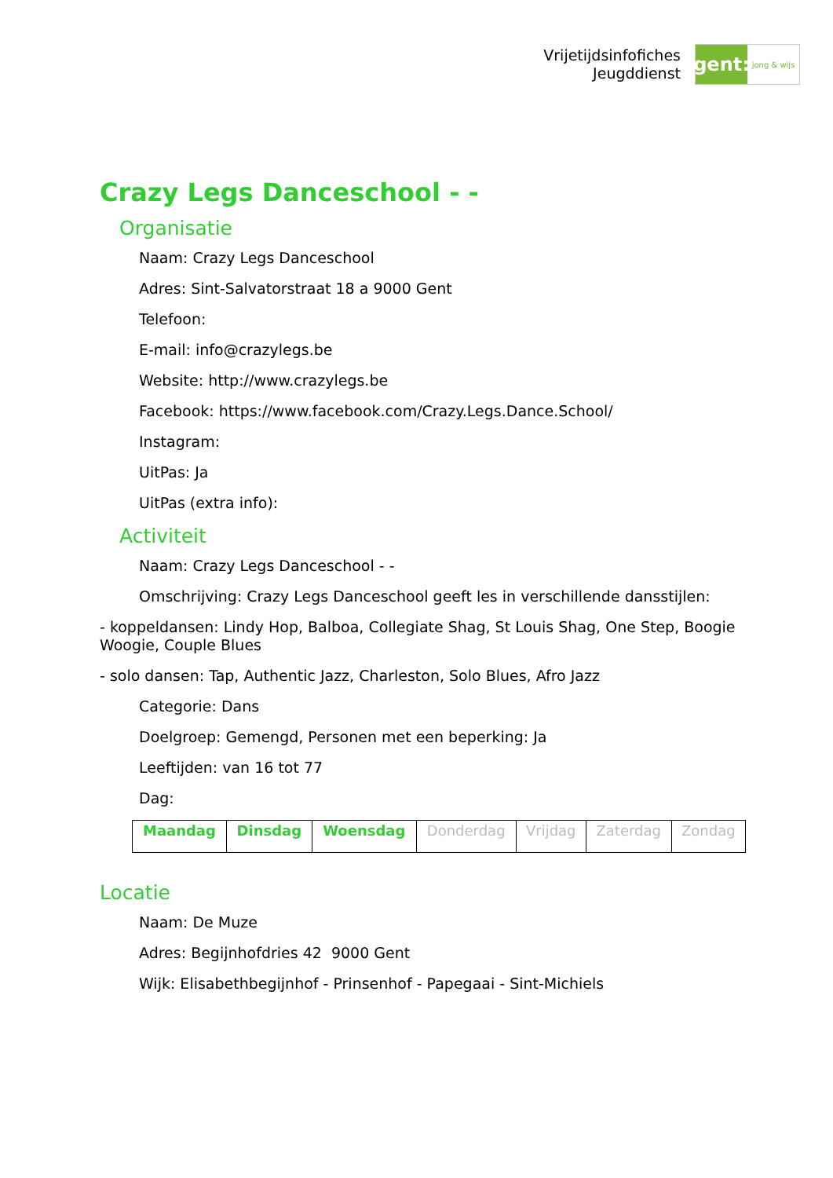Vrijetijdsinfofiches
Jeugddienst
gent:
jong & wijs
Crazy Legs Danceschool - -
Organisatie
Naam: Crazy Legs Danceschool
Adres: Sint-Salvatorstraat 18 a 9000 Gent
Telefoon:
E-mail: info@crazylegs.be
Website: http://www.crazylegs.be
Facebook: https://www.facebook.com/Crazy.Legs.Dance.School/
Instagram:
UitPas: Ja
UitPas (extra info):
Activiteit
Naam: Crazy Legs Danceschool - -
Omschrijving: Crazy Legs Danceschool geeft les in verschillende dansstijlen:
- koppeldansen: Lindy Hop, Balboa, Collegiate Shag, St Louis Shag, One Step, Boogie Woogie, Couple Blues
- solo dansen: Tap, Authentic Jazz, Charleston, Solo Blues, Afro Jazz
Categorie: Dans
Doelgroep: Gemengd, Personen met een beperking: Ja
Leeftijden: van 16 tot 77
Dag:
| Maandag | Dinsdag | Woensdag | Donderdag | Vrijdag | Zaterdag | Zondag |
Locatie
Naam: De Muze
Adres: Begijnhofdries 42 9000 Gent
Wijk: Elisabethbegijnhof - Prinsenhof - Papegaai - Sint-Michiels